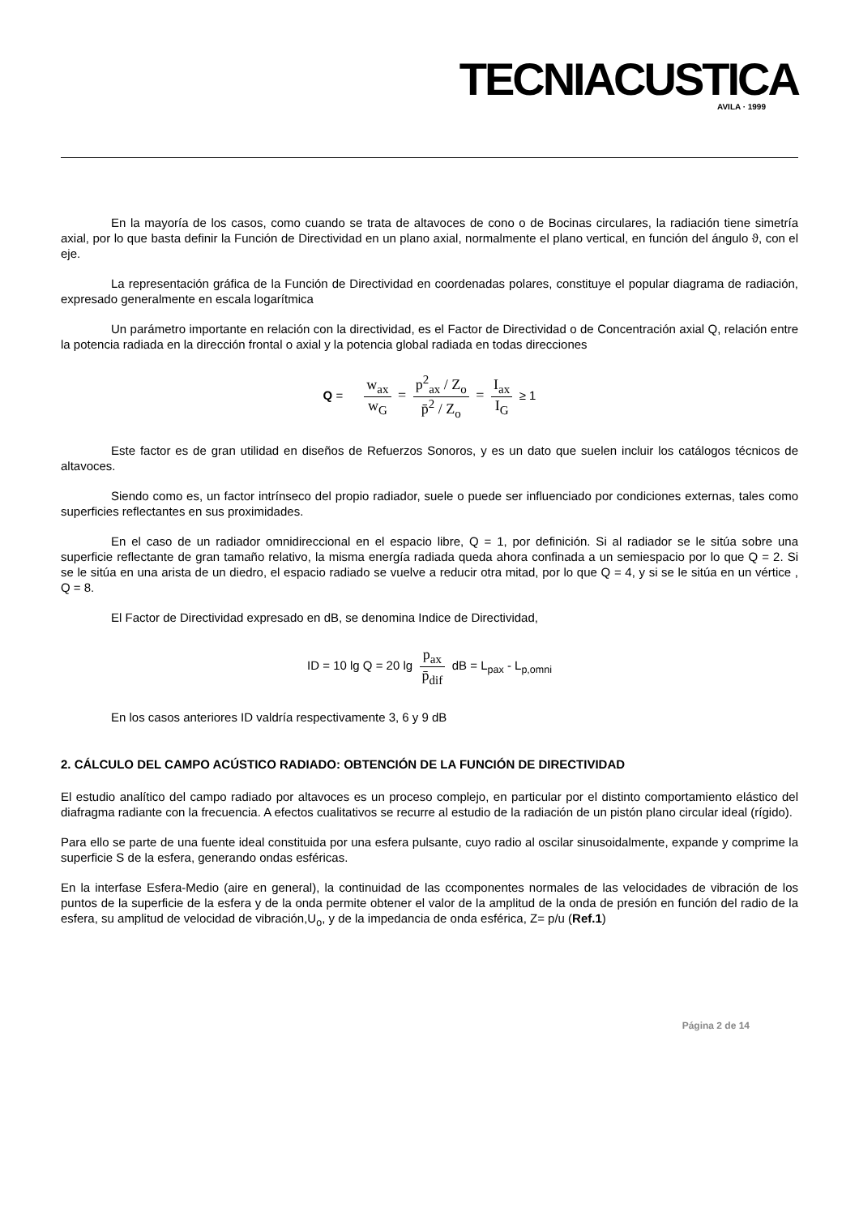TECNIACUSTICA
AVILA · 1999
En la mayoría de los casos, como cuando se trata de altavoces de cono o de Bocinas circulares, la radiación tiene simetría axial, por lo que basta definir la Función de Directividad en un plano axial, normalmente el plano vertical, en función del ángulo ϑ, con el eje.
La representación gráfica de la Función de Directividad en coordenadas polares, constituye el popular diagrama de radiación, expresado generalmente en escala logarítmica
Un parámetro importante en relación con la directividad, es el Factor de Directividad o de Concentración axial Q, relación entre la potencia radiada en la dirección frontal o axial y la potencia global radiada en todas direcciones
Q = w<sub>ax</sub> w<sub>G</sub> = p<sup>2</sup><sub>ax</sub> / Z<sub>o</sub> p̄<sup>2</sup> / Z<sub>o</sub> = I<sub>ax</sub> I<sub>G</sub> ≥ 1
Este factor es de gran utilidad en diseños de Refuerzos Sonoros, y es un dato que suelen incluir los catálogos técnicos de altavoces.
Siendo como es, un factor intrínseco del propio radiador, suele o puede ser influenciado por condiciones externas, tales como superficies reflectantes en sus proximidades.
En el caso de un radiador omnidireccional en el espacio libre, Q = 1, por definición. Si al radiador se le sitúa sobre una superficie reflectante de gran tamaño relativo, la misma energía radiada queda ahora confinada a un semiespacio por lo que Q = 2. Si se le sitúa en una arista de un diedro, el espacio radiado se vuelve a reducir otra mitad, por lo que Q = 4, y si se le sitúa en un vértice , Q = 8.
El Factor de Directividad expresado en dB, se denomina Indice de Directividad,
ID = 10 lg Q = 20 lg p<sub>ax</sub> p̄<sub>dif</sub> dB = L<sub>pax</sub> - L<sub>p,omni</sub>
En los casos anteriores ID valdría respectivamente 3, 6 y 9 dB
2. CÁLCULO DEL CAMPO ACÚSTICO RADIADO: OBTENCIÓN DE LA FUNCIÓN DE DIRECTIVIDAD
El estudio analítico del campo radiado por altavoces es un proceso complejo, en particular por el distinto comportamiento elástico del diafragma radiante con la frecuencia. A efectos cualitativos se recurre al estudio de la radiación de un pistón plano circular ideal (rígido).
Para ello se parte de una fuente ideal constituida por una esfera pulsante, cuyo radio al oscilar sinusoidalmente, expande y comprime la superficie S de la esfera, generando ondas esféricas.
En la interfase Esfera-Medio (aire en general), la continuidad de las ccomponentes normales de las velocidades de vibración de los puntos de la superficie de la esfera y de la onda permite obtener el valor de la amplitud de la onda de presión en función del radio de la esfera, su amplitud de velocidad de vibración,U<sub>o</sub>, y de la impedancia de onda esférica, Z= p/u (Ref.1)
Página 2 de 14